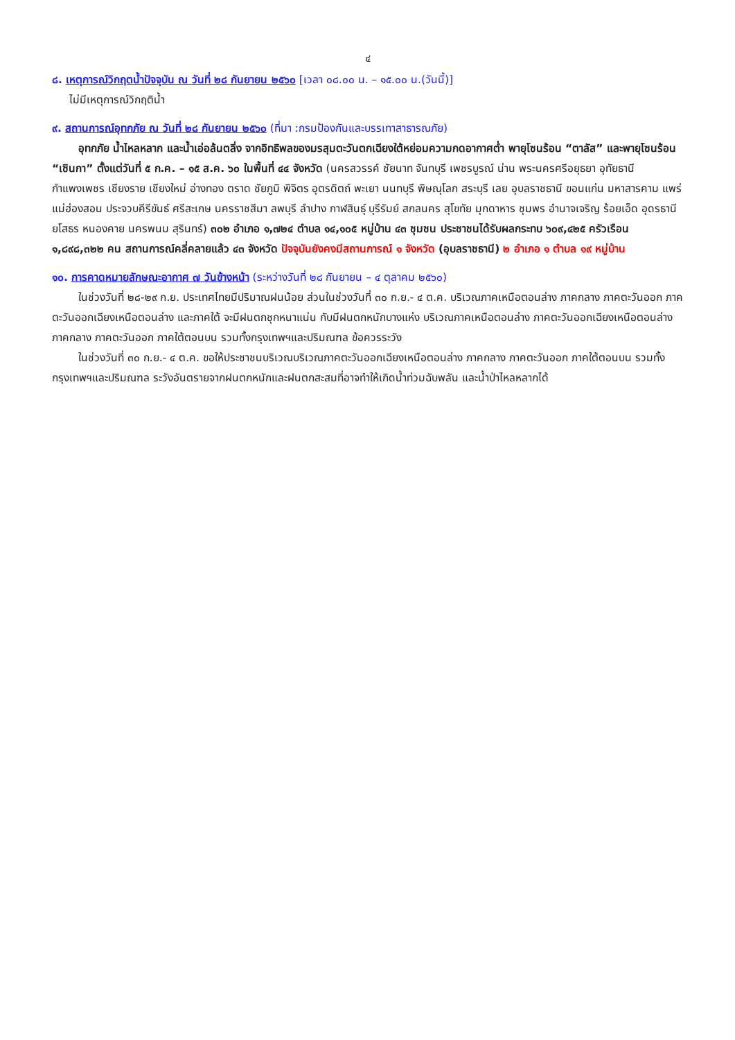๔
๘. เหตุการณ์วิกฤตน้ำปัจจุบัน ณ วันที่ ๒๘ กันยายน ๒๕๖๐ [เวลา ๐๘.๐๐ น. – ๑๕.๐๐ น.(วันนี้)]
ไม่มีเหตุการณ์วิกฤติน้ำ
๙. สถานการณ์อุทกภัย ณ วันที่ ๒๘ กันยายน ๒๕๖๐ (ที่มา :กรมป้องกันและบรรเทาสาธารณภัย)
อุทกภัย น้ำไหลหลาก และน้ำเอ่อล้นตลิ่ง จากอิทธิพลของมรสุมตะวันตกเฉียงใต้หย่อมความกดอากาศต่ำ พายุโซนร้อน “ตาลัส” และพายุโซนร้อน “เซินกา” ตั้งแต่วันที่ ๕ ก.ค. – ๑๕ ส.ค. ๖๐ ในพื้นที่ ๔๔ จังหวัด (นครสวรรค์ ชัยนาท จันทบุรี เพชรบูรณ์ น่าน พระนครศรีอยุธยา อุทัยธานี กำแพงเพชร เชียงราย เชียงใหม่ อ่างทอง ตราด ชัยภูมิ พิจิตร อุตรดิตถ์ พะเยา นนทบุรี พิษณุโลก สระบุรี เลย อุบลราชธานี ขอนแก่น มหาสารคาม แพร่ แม่ฮ่องสอน ประจวบคีรีขันธ์ ศรีสะเกษ นครราชสีมา ลพบุรี ลำปาง กาฬสินธุ์ บุรีรัมย์ สกลนคร สุโขทัย มุกดาหาร ชุมพร อำนาจเจริญ ร้อยเอ็ด อุดรธานี ยโสธร หนองคาย นครพนม สุรินทร์) ๓๐๒ อำเภอ ๑,๗๒๔ ตำบล ๑๔,๑๐๕ หมู่บ้าน ๔๓ ชุมชน ประชาชนได้รับผลกระทบ ๖๐๙,๔๒๕ ครัวเรือน ๑,๘๙๘,๓๒๒ คน สถานการณ์คลี่คลายแล้ว ๔๓ จังหวัด ปัจจุบันยังคงมีสถานการณ์ ๑ จังหวัด (อุบลราชธานี) ๒ อำเภอ ๑ ตำบล ๑๙ หมู่บ้าน
๑๐. การคาดหมายลักษณะอากาศ ๗ วันข้างหน้า (ระหว่างวันที่ ๒๘ กันยายน – ๔ ตุลาคม ๒๕๖๐)
ในช่วงวันที่ ๒๘-๒๙ ก.ย. ประเทศไทยมีปริมาณฝนน้อย ส่วนในช่วงวันที่ ๓๐ ก.ย.- ๔ ต.ค. บริเวณภาคเหนือตอนล่าง ภาคกลาง ภาคตะวันออก ภาคตะวันออกเฉียงเหนือตอนล่าง และภาคใต้ จะมีฝนตกชุกหนาแน่น กับมีฝนตกหนักบางแห่ง บริเวณภาคเหนือตอนล่าง ภาคตะวันออกเฉียงเหนือตอนล่าง ภาคกลาง ภาคตะวันออก ภาคใต้ตอนบน รวมทั้งกรุงเทพฯและปริมณฑล ข้อควรระวัง
ในช่วงวันที่ ๓๐ ก.ย.- ๔ ต.ค. ขอให้ประชาชนบริเวณบริเวณภาคตะวันออกเฉียงเหนือตอนล่าง ภาคกลาง ภาคตะวันออก ภาคใต้ตอนบน รวมทั้งกรุงเทพฯและปริมณฑล ระวังอันตรายจากฝนตกหนักและฝนตกสะสมที่อาจทำให้เกิดน้ำท่วมฉับพลัน และน้ำป่าไหลหลากได้